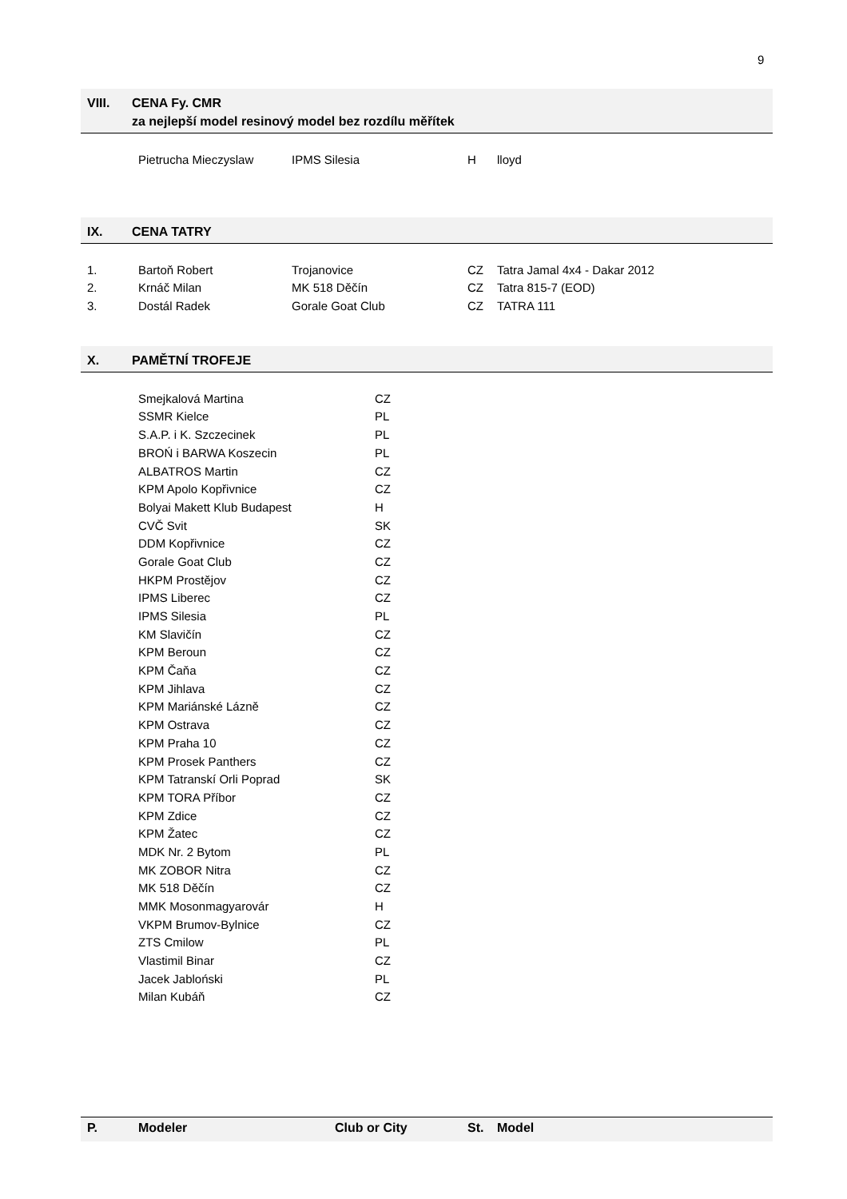9
VIII. CENA Fy. CMR
za nejlepší model resinový model bez rozdílu měřítek
| | Pietrucha Mieczyslaw | IPMS Silesia | H | lloyd |
IX. CENA TATRY
| 1. | Bartoň Robert | Trojanovice | CZ | Tatra Jamal 4x4 - Dakar 2012 |
| 2. | Krnáč Milan | MK 518 Děčín | CZ | Tatra 815-7 (EOD) |
| 3. | Dostál Radek | Gorale Goat Club | CZ | TATRA 111 |
X. PAMĚTNÍ TROFEJE
| | Smejkalová Martina | CZ |
| | SSMR Kielce | PL |
| | S.A.P. i K. Szczecinek | PL |
| | BROŃ i BARWA Koszecin | PL |
| | ALBATROS Martin | CZ |
| | KPM Apolo Kopřivnice | CZ |
| | Bolyai Makett Klub Budapest | H |
| | CVČ Svit | SK |
| | DDM Kopřivnice | CZ |
| | Gorale Goat Club | CZ |
| | HKPM Prostějov | CZ |
| | IPMS Liberec | CZ |
| | IPMS Silesia | PL |
| | KM Slavičín | CZ |
| | KPM Beroun | CZ |
| | KPM Čaňa | CZ |
| | KPM Jihlava | CZ |
| | KPM Mariánské Lázně | CZ |
| | KPM Ostrava | CZ |
| | KPM Praha 10 | CZ |
| | KPM Prosek Panthers | CZ |
| | KPM Tatranskí Orli Poprad | SK |
| | KPM TORA Příbor | CZ |
| | KPM Zdice | CZ |
| | KPM Žatec | CZ |
| | MDK Nr. 2 Bytom | PL |
| | MK ZOBOR Nitra | CZ |
| | MK 518 Děčín | CZ |
| | MMK Mosonmagyarovár | H |
| | VKPM Brumov-Bylnice | CZ |
| | ZTS Cmilow | PL |
| | Vlastimil Binar | CZ |
| | Jacek Jabloński | PL |
| | Milan Kubáň | CZ |
| P. | Modeler | Club or City | St. | Model |